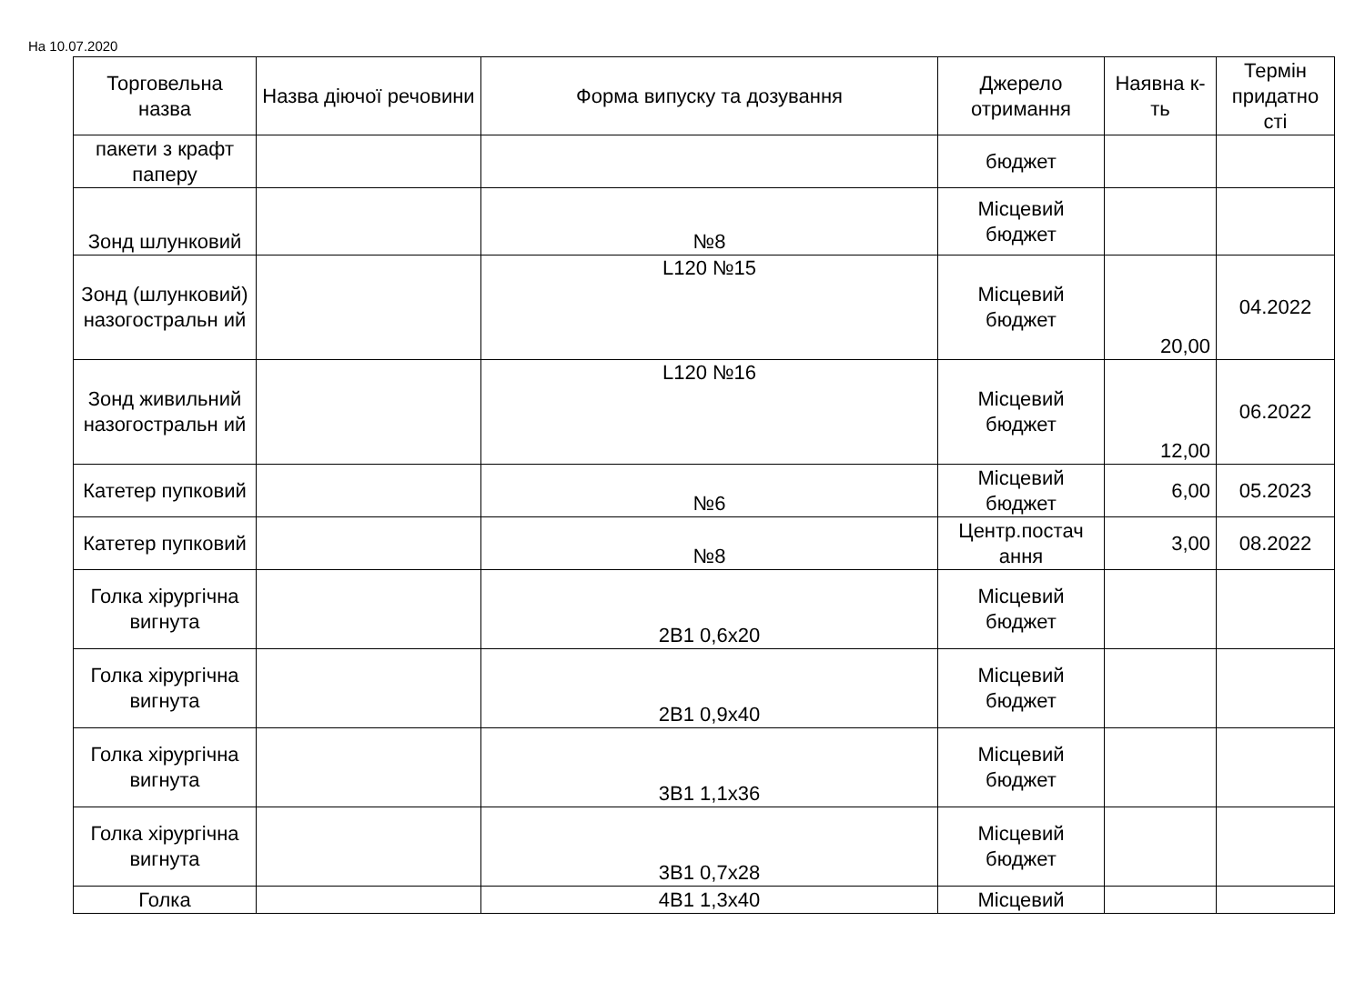На 10.07.2020
| Торговельна назва | Назва діючої речовини | Форма випуску та дозування | Джерело отримання | Наявна к-ть | Термін придатно сті |
| --- | --- | --- | --- | --- | --- |
| пакети з крафт паперу | | | бюджет | | |
| Зонд шлунковий | | №8 | Місцевий бюджет | | |
| Зонд (шлунковий) назогостральн ий | | L120 №15 | Місцевий бюджет | 20,00 | 04.2022 |
| Зонд живильний назогостральн ий | | L120 №16 | Місцевий бюджет | 12,00 | 06.2022 |
| Катетер пупковий | | №6 | Місцевий бюджет | 6,00 | 05.2023 |
| Катетер пупковий | | №8 | Центр.постач ання | 3,00 | 08.2022 |
| Голка хірургічна вигнута | | 2В1 0,6х20 | Місцевий бюджет | | |
| Голка хірургічна вигнута | | 2В1 0,9х40 | Місцевий бюджет | | |
| Голка хірургічна вигнута | | 3В1 1,1х36 | Місцевий бюджет | | |
| Голка хірургічна вигнута | | 3В1 0,7х28 | Місцевий бюджет | | |
| Голка | | 4В1 1,3х40 | Місцевий | | |